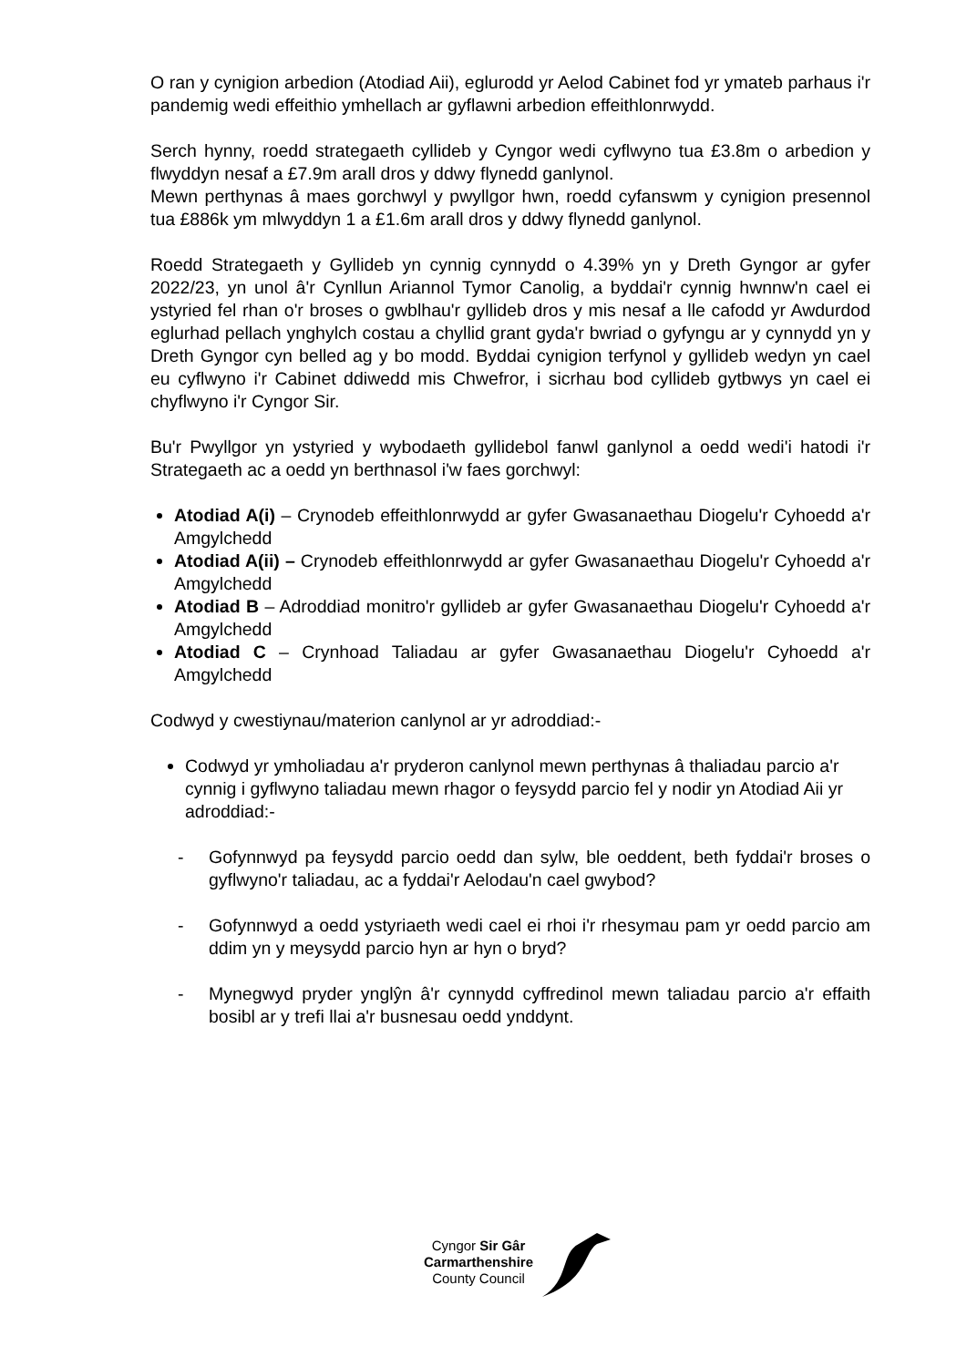O ran y cynigion arbedion (Atodiad Aii), eglurodd yr Aelod Cabinet fod yr ymateb parhaus i'r pandemig wedi effeithio ymhellach ar gyflawni arbedion effeithlonrwydd.
Serch hynny, roedd strategaeth cyllideb y Cyngor wedi cyflwyno tua £3.8m o arbedion y flwyddyn nesaf a £7.9m arall dros y ddwy flynedd ganlynol.
Mewn perthynas â maes gorchwyl y pwyllgor hwn, roedd cyfanswm y cynigion presennol tua £886k ym mlwyddyn 1 a £1.6m arall dros y ddwy flynedd ganlynol.
Roedd Strategaeth y Gyllideb yn cynnig cynnydd o 4.39% yn y Dreth Gyngor ar gyfer 2022/23, yn unol â'r Cynllun Ariannol Tymor Canolig, a byddai'r cynnig hwnnw'n cael ei ystyried fel rhan o'r broses o gwblhau'r gyllideb dros y mis nesaf a lle cafodd yr Awdurdod eglurhad pellach ynghylch costau a chyllid grant gyda'r bwriad o gyfyngu ar y cynnydd yn y Dreth Gyngor cyn belled ag y bo modd. Byddai cynigion terfynol y gyllideb wedyn yn cael eu cyflwyno i'r Cabinet ddiwedd mis Chwefror, i sicrhau bod cyllideb gytbwys yn cael ei chyflwyno i'r Cyngor Sir.
Bu'r Pwyllgor yn ystyried y wybodaeth gyllidebol fanwl ganlynol a oedd wedi'i hatodi i'r Strategaeth ac a oedd yn berthnasol i'w faes gorchwyl:
Atodiad A(i) – Crynodeb effeithlonrwydd ar gyfer Gwasanaethau Diogelu'r Cyhoedd a'r Amgylchedd
Atodiad A(ii) – Crynodeb effeithlonrwydd ar gyfer Gwasanaethau Diogelu'r Cyhoedd a'r Amgylchedd
Atodiad B – Adroddiad monitro'r gyllideb ar gyfer Gwasanaethau Diogelu'r Cyhoedd a'r Amgylchedd
Atodiad C – Crynhoad Taliadau ar gyfer Gwasanaethau Diogelu'r Cyhoedd a'r Amgylchedd
Codwyd y cwestiynau/materion canlynol ar yr adroddiad:-
Codwyd yr ymholiadau a'r pryderon canlynol mewn perthynas â thaliadau parcio a'r cynnig i gyflwyno taliadau mewn rhagor o feysydd parcio fel y nodir yn Atodiad Aii yr adroddiad:-
- Gofynnwyd pa feysydd parcio oedd dan sylw, ble oeddent, beth fyddai'r broses o gyflwyno'r taliadau, ac a fyddai'r Aelodau'n cael gwybod?
- Gofynnwyd a oedd ystyriaeth wedi cael ei rhoi i'r rhesymau pam yr oedd parcio am ddim yn y meysydd parcio hyn ar hyn o bryd?
- Mynegwyd pryder ynglŷn â'r cynnydd cyffredinol mewn taliadau parcio a'r effaith bosibl ar y trefi llai a'r busnesau oedd ynddynt.
Cyngor Sir Gâr
Carmarthenshire
County Council